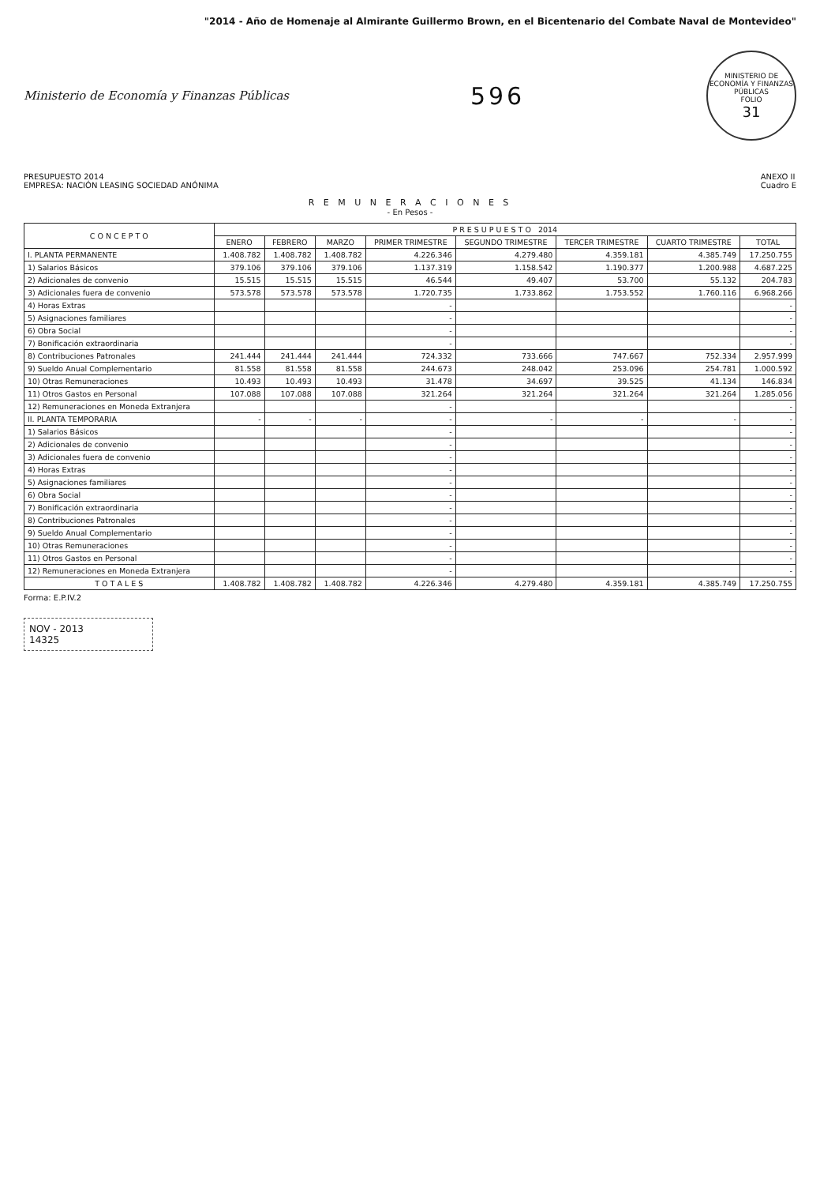"2014 - Año de Homenaje al Almirante Guillermo Brown, en el Bicentenario del Combate Naval de Montevideo"
Ministerio de Economía y Finanzas Públicas
596
MINISTERIO DE ECONOMÍA Y FINANZAS PÚBLICAS
FOLIO
31
PRESUPUESTO 2014
EMPRESA: NACIÓN LEASING SOCIEDAD ANÓNIMA
ANEXO II
Cuadro E
R E M U N E R A C I O N E S
- En Pesos -
| C O N C E P T O | P R E S U P U E S T O 2014 | | | | | | | |
| --- | --- | --- | --- | --- | --- | --- | --- | --- |
| | ENERO | FEBRERO | MARZO | PRIMER TRIMESTRE | SEGUNDO TRIMESTRE | TERCER TRIMESTRE | CUARTO TRIMESTRE | TOTAL |
| I. PLANTA PERMANENTE | 1.408.782 | 1.408.782 | 1.408.782 | 4.226.346 | 4.279.480 | 4.359.181 | 4.385.749 | 17.250.755 |
| 1) Salarios Básicos | 379.106 | 379.106 | 379.106 | 1.137.319 | 1.158.542 | 1.190.377 | 1.200.988 | 4.687.225 |
| 2) Adicionales de convenio | 15.515 | 15.515 | 15.515 | 46.544 | 49.407 | 53.700 | 55.132 | 204.783 |
| 3) Adicionales fuera de convenio | 573.578 | 573.578 | 573.578 | 1.720.735 | 1.733.862 | 1.753.552 | 1.760.116 | 6.968.266 |
| 4) Horas Extras | | | | - | | | | - |
| 5) Asignaciones familiares | | | | - | | | | - |
| 6) Obra Social | | | | - | | | | - |
| 7) Bonificación extraordinaria | | | | - | | | | - |
| 8) Contribuciones Patronales | 241.444 | 241.444 | 241.444 | 724.332 | 733.666 | 747.667 | 752.334 | 2.957.999 |
| 9) Sueldo Anual Complementario | 81.558 | 81.558 | 81.558 | 244.673 | 248.042 | 253.096 | 254.781 | 1.000.592 |
| 10) Otras Remuneraciones | 10.493 | 10.493 | 10.493 | 31.478 | 34.697 | 39.525 | 41.134 | 146.834 |
| 11) Otros Gastos en Personal | 107.088 | 107.088 | 107.088 | 321.264 | 321.264 | 321.264 | 321.264 | 1.285.056 |
| 12) Remuneraciones en Moneda Extranjera | | | | - | | | | - |
| II. PLANTA TEMPORARIA | - | - | - | - | - | - | - | - |
| 1) Salarios Básicos | | | | - | | | | - |
| 2) Adicionales de convenio | | | | - | | | | - |
| 3) Adicionales fuera de convenio | | | | - | | | | - |
| 4) Horas Extras | | | | - | | | | - |
| 5) Asignaciones familiares | | | | - | | | | - |
| 6) Obra Social | | | | - | | | | - |
| 7) Bonificación extraordinaria | | | | - | | | | - |
| 8) Contribuciones Patronales | | | | - | | | | - |
| 9) Sueldo Anual Complementario | | | | - | | | | - |
| 10) Otras Remuneraciones | | | | - | | | | - |
| 11) Otros Gastos en Personal | | | | - | | | | - |
| 12) Remuneraciones en Moneda Extranjera | | | | - | | | | - |
| T O T A L E S | 1.408.782 | 1.408.782 | 1.408.782 | 4.226.346 | 4.279.480 | 4.359.181 | 4.385.749 | 17.250.755 |
Forma: E.P.IV.2
NOV - 2013
14325